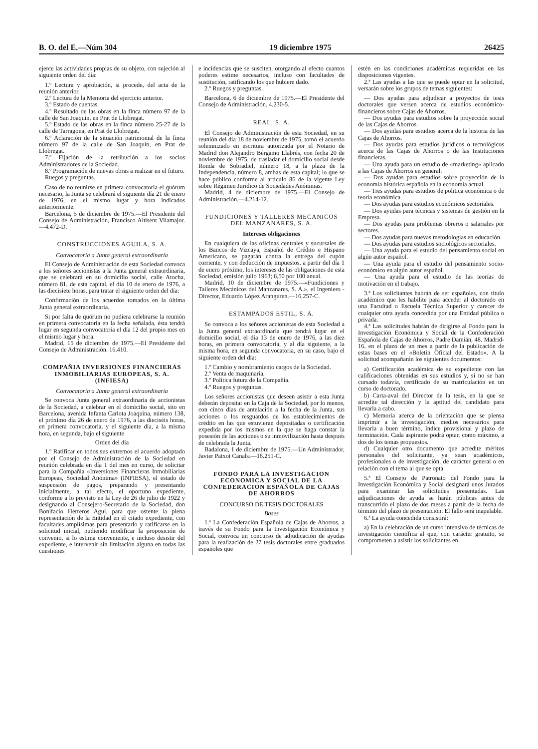B. O. del E.—Núm 304 19 diciembre 1975 26425
ejerce las actividades propias de su objeto, con sujeción al siguiente orden del día:
1.º Lectura y aprobación, si procede, del acta de la reunión anterior.
2.º Lectura de la Memoria del ejercicio anterior.
3.º Estado de cuentas.
4.º Resultado de las obras en la finca número 97 de la calle de San Joaquín, en Prat de Llobregat.
5.º Estado de las obras en la finca número 25-27 de la calle de Tarragona, en Prat de Llobregat.
6.º Aclaración de la situación patrimonial de la finca número 97 de la calle de San Joaquín, en Prat de Llobregat.
7.º Fijación de la retribución a los socios Administradores de la Sociedad.
8.º Programación de nuevas obras a realizar en el futuro.
Ruegos y preguntas.
Caso de no reunirse en primera convocatoria el quórum necesario, la Junta se celebrará el siguiente día 21 de enero de 1976, en el mismo lugar y hora indicados anteriormente.
Barcelona, 5 de diciembre de 1975.—El Presidente del Consejo de Administración, Francisco Altisent Vilamajor.—4.472-D.
CONSTRUCCIONES AGUILA, S. A.
Convocatoria a Junta general extraordinaria
El Consejo de Administración de esta Sociedad convoca a los señores accionistas a la Junta general extraordinaria, que se celebrará en su domicilio social, calle Atocha, número 81, de esta capital, el día 10 de enero de 1976, a las diecisiete horas, para tratar el siguiente orden del día:
Confirmación de los acuerdos tomados en la última Junta general extraordinaria.
Si por falta de quórum no pudiera celebrarse la reunión en primera convocatoria en la fecha señalada, ésta tendrá lugar en segunda convocatoria el día 12 del propio mes en el mismo lugar y hora.
Madrid, 15 de diciembre de 1975.—El Presidente del Consejo de Administración. 16.410.
COMPAÑIA INVERSIONES FINANCIERAS INMOBILIARIAS EUROPEAS, S. A. (INFIESA)
Convocatoria a Junta general extraordinaria
Se convoca Junta general extraordinaria de accionistas de la Sociedad, a celebrar en el domicilio social, sito en Barcelona, avenida Infanta Carlota Joaquina, número 138, el próximo día 26 de enero de 1976, a las dieciséis horas, en primera convocatoria, y el siguiente día, a la misma hora, en segunda, bajo el siguiente
Orden del día
1.º Ratificar en todos sus extremos el acuerdo adoptado por el Consejo de Administración de la Sociedad en reunión celebrada en día 1 del mes en curso, de solicitar para la Compañía «Inversiones Financieras Inmobiliarias Europeas, Sociedad Anónima» (INFIESA), el estado de suspensión de pagos, preparando y presentando inicialmente, a tal efecto, el oportuno expediente, conforme a lo previsto en la Ley de 26 de julio de 1922 y designando al Consejero-Secretario de la Sociedad, don Bonifacio Herreros Agui, para que ostente la plena representación de la Entidad en el citado expediente, con facultades amplísimas para presentarlo y ratificarse en la solicitud inicial, pudiendo modificar la proposición de convenio, si lo estima conveniente, e incluso desistir del expediente, e intervenir sin limitación alguna en todas las cuestiones
e incidencias que se susciten, otorgando al efecto cuantos poderes estime necesarios, incluso con facultades de sustitución, ratificando los que hubiere dado.
2.º Ruegos y preguntas.
Barcelona, 6 de diciembre de 1975.—El Presidente del Consejo de Administración. 4.230-5.
REAL, S. A.
El Consejo de Administración de esta Sociedad, en su reunión del día 18 de noviembre de 1975, tomó el acuerdo solemnizado en escritura autorizada por el Notario de Madrid don Alejandro Bérgamo Llabrés, con fecha 20 de noviembre de 1975, de trasladar el domicilio social desde Ronda de Sobradiel, número 18, a la plaza de la Independencia, número 8, ambas de esta capital; lo que se hace público conforme al artículo 86 de la vigente Ley sobre Régimen Jurídico de Sociedades Anónimas.
Madrid, 4 de diciembre de 1975.—El Consejo de Administración.—4.214-12.
FUNDICIONES Y TALLERES MECANICOS DEL MANZANARES, S. A.
Intereses obligaciones
En cualquiera de las oficinas centrales y sucursales de los Bancos de Vizcaya, Español de Crédito e Hispano Americano, se pagarán contra la entrega del cupón corriente, y con deducción de impuestos, a partir del día 1 de enero próximo, los intereses de las obligaciones de esta Sociedad, emisión julio 1963; 6,50 por 100 anual.
Madrid, 10 de diciembre de 1975.—«Fundiciones y Talleres Mecánicos del Manzanares, S. A.», el Ingeniero - Director, Eduardo López Aranguren.—16.257-C.
ESTAMPADOS ESTIL, S. A.
Se convoca a los señores accionistas de esta Sociedad a la Junta general extraordinaria que tendrá lugar en el domicilio social, el día 13 de enero de 1976, a las diez horas, en primera convocatoria, y al día siguiente, a la misma hora, en segunda convocatoria, en su caso, bajo el siguiente orden del día:
1.º Cambio y nombramiento cargos de la Sociedad.
2.º Venta de maquinaria.
3.º Política futura de la Compañía.
4.º Ruegos y preguntas.
Los señores accionistas que deseen asistir a esta Junta deberán depositar en la Caja de la Sociedad, por lo menos, con cinco días de antelación a la fecha de la Junta, sus acciones o los resguardos de los establecimientos de crédito en las que estuvieran depositadas o certificación expedida por los mismos en la que se haga constar la posesión de las acciones o su inmovilización hasta después de celebrada la Junta.
Badalona, 1 de diciembre de 1975.—Un Administrador, Javier Patxot Canals.—16.251-C.
FONDO PARA LA INVESTIGACION ECONOMICA Y SOCIAL DE LA CONFEDERACION ESPAÑOLA DE CAJAS DE AHORROS
CONCURSO DE TESIS DOCTORALES
Bases
1.ª La Confederación Española de Cajas de Ahorros, a través de su Fondo para la Investigación Económica y Social, convoca un concurso de adjudicación de ayudas para la realización de 27 tesis doctorales entre graduados españoles que
estén en las condiciones académicas requeridas en las disposiciones vigentes.
2.ª Las ayudas a las que se puede optar en la solicitud, versarán sobre los grupos de temas siguientes:
— Dos ayudas para adjudicar a proyectos de tesis doctorales que versen acerca de estudios económico-financieros sobre Cajas de Ahorros.
— Dos ayudas para estudios sobre la proyección social de las Cajas de Ahorros.
— Dos ayudas para estudios acerca de la historia de las Cajas de Ahorros.
— Dos ayudas para estudios jurídicos o tecnológicos acerca de las Cajas de Ahorros o de las Instituciones financieras.
— Una ayuda para un estudio de «marketing» aplicado a las Cajas de Ahorros en general.
— Dos ayudas para estudios sobre proyección de la economía histórica española en la economía actual.
— Tres ayudas para estudios de política económica o de teoría económica.
— Dos ayudas para estudios económicos sectoriales.
— Dos ayudas para técnicas y sistemas de gestión en la Empresa.
— Dos ayudas para problemas obreros o salariales por sectores.
— Dos ayudas para nuevas metodologías en educación.
— Dos ayudas para estudios sociológicos sectoriales.
— Una ayuda para el estudio del pensamiento social en algún autor español.
— Una ayuda para el estudio del pensamiento socio-económico en algún autor español.
— Una ayuda para el estudio de las teorías de motivación en el trabajo.
3.ª Los solicitantes habrán de ser españoles, con título académico que les habilite para acceder al doctorado en una Facultad o Escuela Técnica Superior y carecer de cualquier otra ayuda concedida por una Entidad pública o privada.
4.ª Las solicitudes habrán de dirigirse al Fondo para la Investigación Económica y Social de la Confederación Española de Cajas de Ahorros, Padre Damián, 48. Madrid-16, en el plazo de un mes a partir de la publicación de estas bases en el «Boletín Oficial del Estado». A la solicitud acompañarán los siguientes documentos:
a) Certificación académica de su expediente con las calificaciones obtenidas en sus estudios y, si no se han cursado todavía, certificado de su matriculación en un curso de doctorado.
b) Carta-aval del Director de la tesis, en la que se acredite tal dirección y la aptitud del candidato para llevarla a cabo.
c) Memoria acerca de la orientación que se piensa imprimir a la investigación, medios necesarios para llevarla a buen término, índice provisional y plazo de terminación. Cada aspirante podrá optar, como máximo, a dos de los temas propuestos.
d) Cualquier otro documento que acredite méritos personales del solicitante, ya sean académicos, profesionales o de investigación, de carácter general o en relación con el tema al que se opta.
5.ª El Consejo de Patronato del Fondo para la Investigación Económica y Social designará unos Jurados para examinar las solicitudes presentadas. Las adjudicaciones de ayuda se harán públicas antes de transcurrido el plazo de dos meses a partir de la fecha de término del plazo de presentación. El fallo será inapelable.
6.ª La ayuda concedida consistirá:
a) En la celebración de un curso intensivo de técnicas de investigación científica al que, con carácter gratuito, se comprometen a asistir los solicitantes en